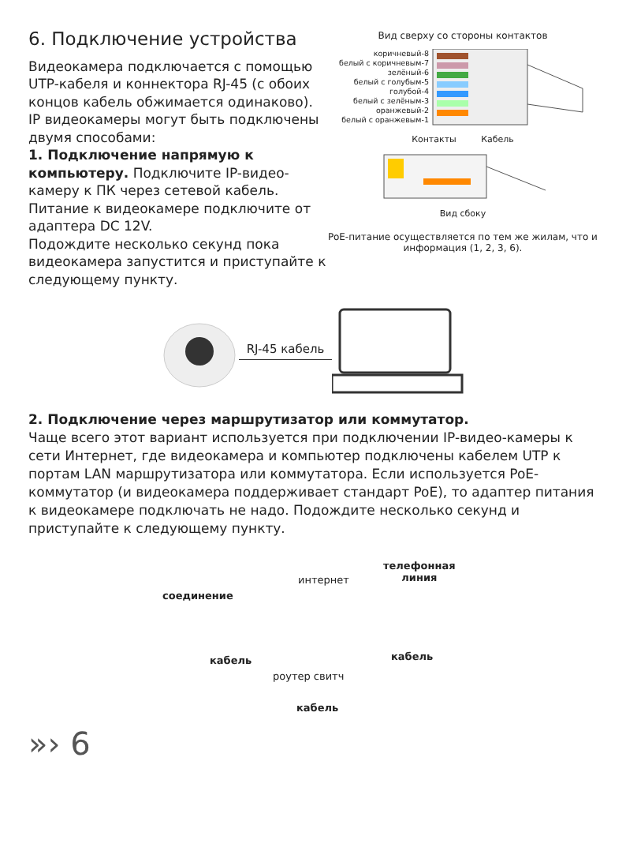6. Подключение устройства
Видеокамера подключается с помощью UTP-кабеля и коннектора RJ-45 (с обоих концов кабель обжимается одинаково).
IP видеокамеры могут быть подключены двумя способами:
1. Подключение напрямую к компьютеру. Подключите IP-видео-камеру к ПК через сетевой кабель. Питание к видеокамере подключите от адаптера DC 12V.
Подождите несколько секунд пока видеокамера запустится и приступайте к следующему пункту.
Вид сверху со стороны контактов
коричневый-8
белый с коричневым-7
зелёный-6
белый с голубым-5
голубой-4
белый с зелёным-3
оранжевый-2
белый с оранжевым-1
Контакты Кабель
Вид сбоку
PoE-питание осуществляется по тем же жилам, что и информация (1, 2, 3, 6).
RJ-45 кабель
2. Подключение через маршрутизатор или коммутатор.
Чаще всего этот вариант используется при подключении IP-видео-камеры к сети Интернет, где видеокамера и компьютер подключены кабелем UTP к портам LAN маршрутизатора или коммутатора. Если используется PoE-коммутатор (и видеокамера поддерживает стандарт PoE), то адаптер питания к видеокамере подключать не надо. Подождите несколько секунд и приступайте к следующему пункту.
соединение
интернет
телефонная
линия
кабель
роутер свитч
кабель
кабель
»› 6